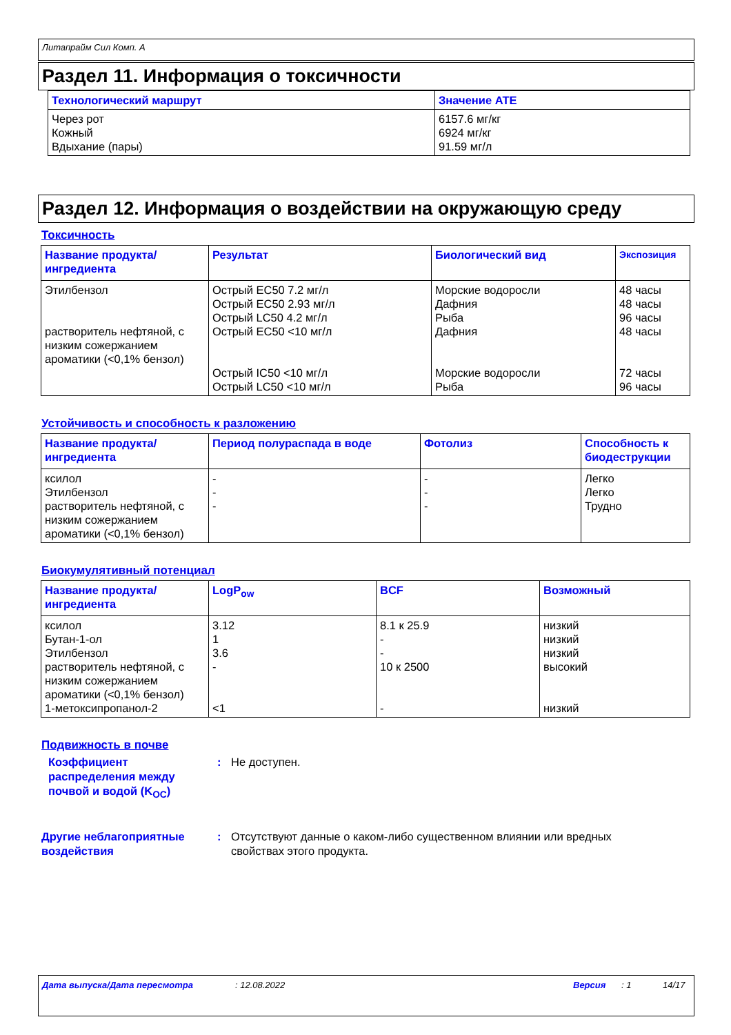Литапрайм Сил Комп. A
Раздел 11. Информация о токсичности
| Технологический маршрут | Значение ATE |
| --- | --- |
| Через рот Кожный Вдыхание (пары) | 6157.6 мг/кг 6924 мг/кг 91.59 мг/л |
Раздел 12. Информация о воздействии на окружающую среду
Токсичность
| Название продукта/ ингредиента | Результат | Биологический вид | Экспозиция |
| --- | --- | --- | --- |
| Этилбензол растворитель нефтяной, с низким сожержанием ароматики (<0,1% бензол) | Острый EC50 7.2 мг/л Острый EC50 2.93 мг/л Острый LC50 4.2 мг/л Острый EC50 <10 мг/л Острый IC50 <10 мг/л Острый LC50 <10 мг/л | Морские водоросли Дафния Рыба Дафния Морские водоросли Рыба | 48 часы 48 часы 96 часы 48 часы 72 часы 96 часы |
Устойчивость и способность к разложению
| Название продукта/ ингредиента | Период полураспада в воде | Фотолиз | Способность к биодеструкции |
| --- | --- | --- | --- |
| ксилол Этилбензол растворитель нефтяной, с низким сожержанием ароматики (<0,1% бензол) | - - - | - - - | Легко Легко Трудно |
Биокумулятивный потенциал
| Название продукта/ ингредиента | LogP<sub>ow</sub> | BCF | Возможный |
| --- | --- | --- | --- |
| ксилол Бутан-1-ол Этилбензол растворитель нефтяной, с низким сожержанием ароматики (<0,1% бензол) 1-метоксипропанол-2 | 3.12 1 3.6 - <1 | 8.1 к 25.9 - - 10 к 2500 - | низкий низкий низкий высокий низкий |
Подвижность в почве
Коэффициент распределения между почвой и водой (K<sub>OC</sub>)
: Не доступен.
Другие неблагоприятные воздействия
: Отсутствуют данные о каком-либо существенном влиянии или вредных свойствах этого продукта.
Дата выпуска/Дата пересмотра: 12.08.2022 Версия: 1 14/17